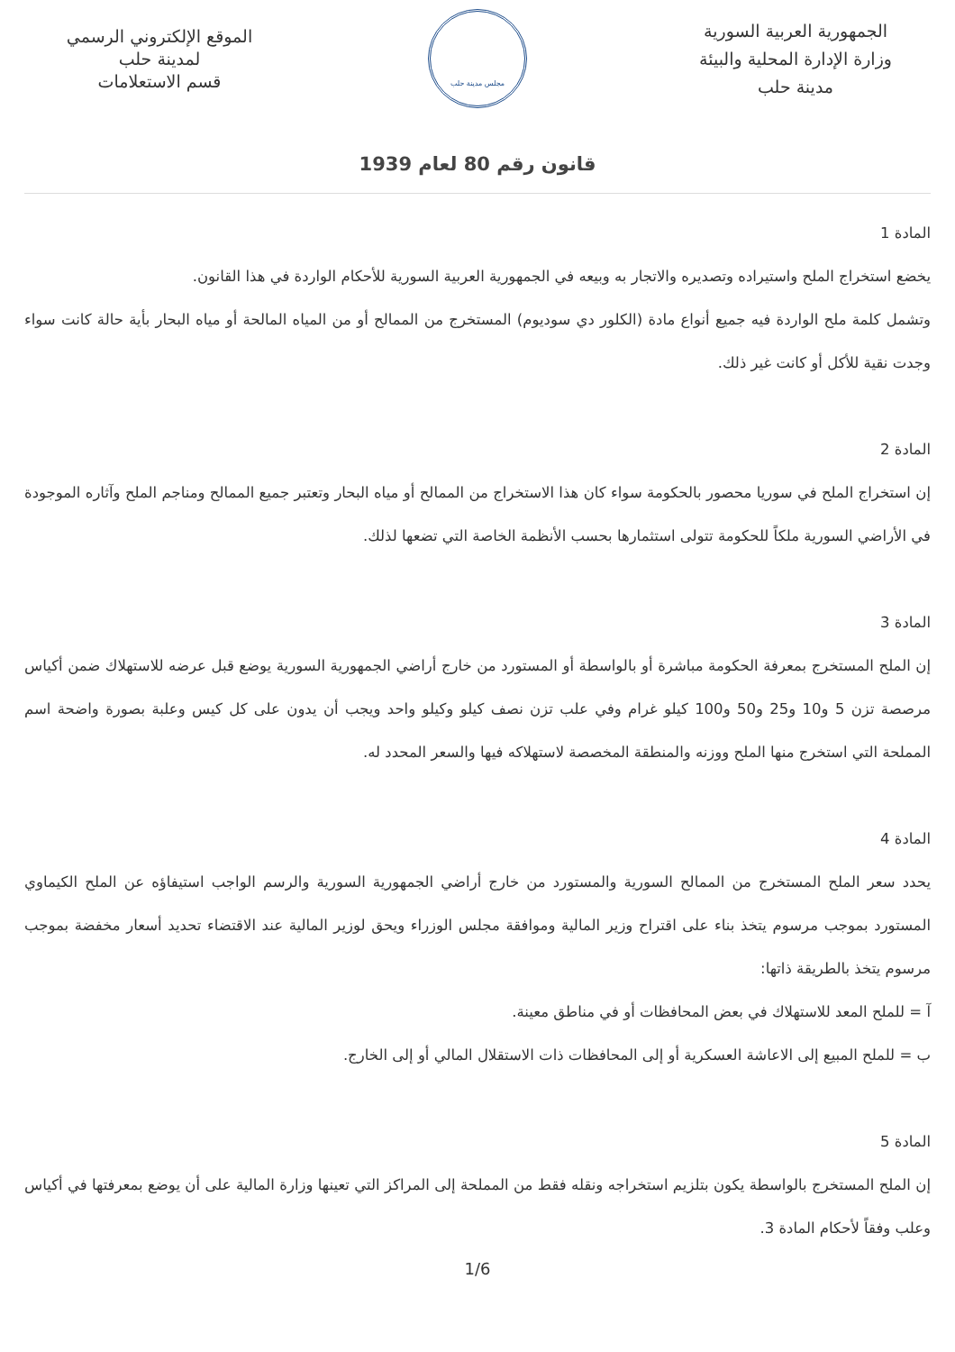الجمهورية العربية السورية
وزارة الإدارة المحلية والبيئة
مدينة حلب
مجلس مدينة حلب
الموقع الإلكتروني الرسمي
لمدينة حلب
قسم الاستعلامات
قانون رقم 80 لعام 1939
المادة 1
يخضع استخراج الملح واستيراده وتصديره والاتجار به وبيعه في الجمهورية العربية السورية للأحكام الواردة في هذا القانون.
وتشمل كلمة ملح الواردة فيه جميع أنواع مادة (الكلور دي سوديوم) المستخرج من الممالح أو من المياه المالحة أو مياه البحار بأية حالة كانت سواء وجدت نقية للأكل أو كانت غير ذلك.
المادة 2
إن استخراج الملح في سوريا محصور بالحكومة سواء كان هذا الاستخراج من الممالح أو مياه البحار وتعتبر جميع الممالح ومناجم الملح وآثاره الموجودة في الأراضي السورية ملكاً للحكومة تتولى استثمارها بحسب الأنظمة الخاصة التي تضعها لذلك.
المادة 3
إن الملح المستخرج بمعرفة الحكومة مباشرة أو بالواسطة أو المستورد من خارج أراضي الجمهورية السورية يوضع قبل عرضه للاستهلاك ضمن أكياس مرصصة تزن 5 و10 و25 و50 و100 كيلو غرام وفي علب تزن نصف كيلو وكيلو واحد ويجب أن يدون على كل كيس وعلبة بصورة واضحة اسم المملحة التي استخرج منها الملح ووزنه والمنطقة المخصصة لاستهلاكه فيها والسعر المحدد له.
المادة 4
يحدد سعر الملح المستخرج من الممالح السورية والمستورد من خارج أراضي الجمهورية السورية والرسم الواجب استيفاؤه عن الملح الكيماوي المستورد بموجب مرسوم يتخذ بناء على اقتراح وزير المالية وموافقة مجلس الوزراء ويحق لوزير المالية عند الاقتضاء تحديد أسعار مخفضة بموجب مرسوم يتخذ بالطريقة ذاتها:
آ = للملح المعد للاستهلاك في بعض المحافظات أو في مناطق معينة.
ب = للملح المبيع إلى الاعاشة العسكرية أو إلى المحافظات ذات الاستقلال المالي أو إلى الخارج.
المادة 5
إن الملح المستخرج بالواسطة يكون بتلزيم استخراجه ونقله فقط من المملحة إلى المراكز التي تعينها وزارة المالية على أن يوضع بمعرفتها في أكياس وعلب وفقاً لأحكام المادة 3.
1/6